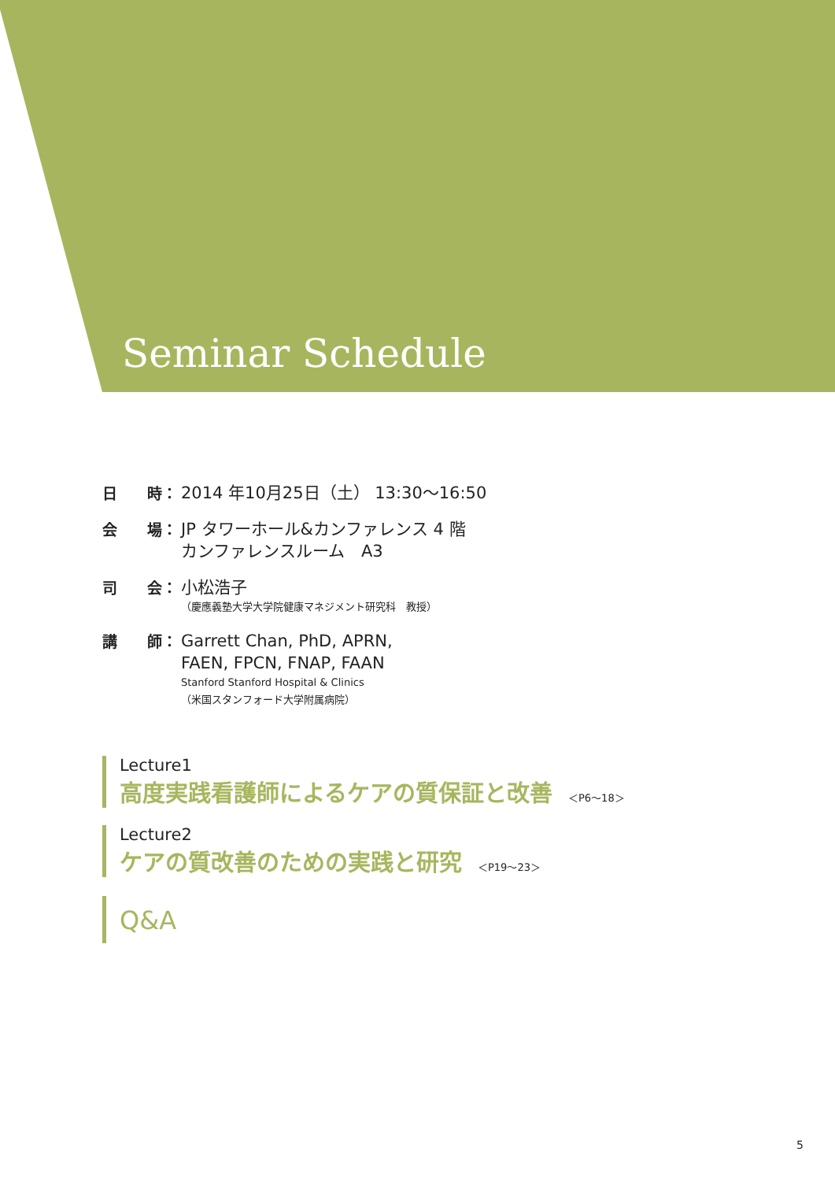Seminar Schedule
日　　時：
2014 年10月25日（土） 13:30～16:50
会　　場：
JP タワーホール&カンファレンス 4 階
カンファレンスルーム　A3
司　　会：
小松浩子
（慶應義塾大学大学院健康マネジメント研究科　教授）
講　　師：
Garrett Chan, PhD, APRN,
FAEN, FPCN, FNAP, FAAN
Stanford Stanford Hospital & Clinics
（米国スタンフォード大学附属病院）
Lecture1
高度実践看護師によるケアの質保証と改善 ＜P6～18＞
Lecture2
ケアの質改善のための実践と研究 ＜P19～23＞
Q&A
5